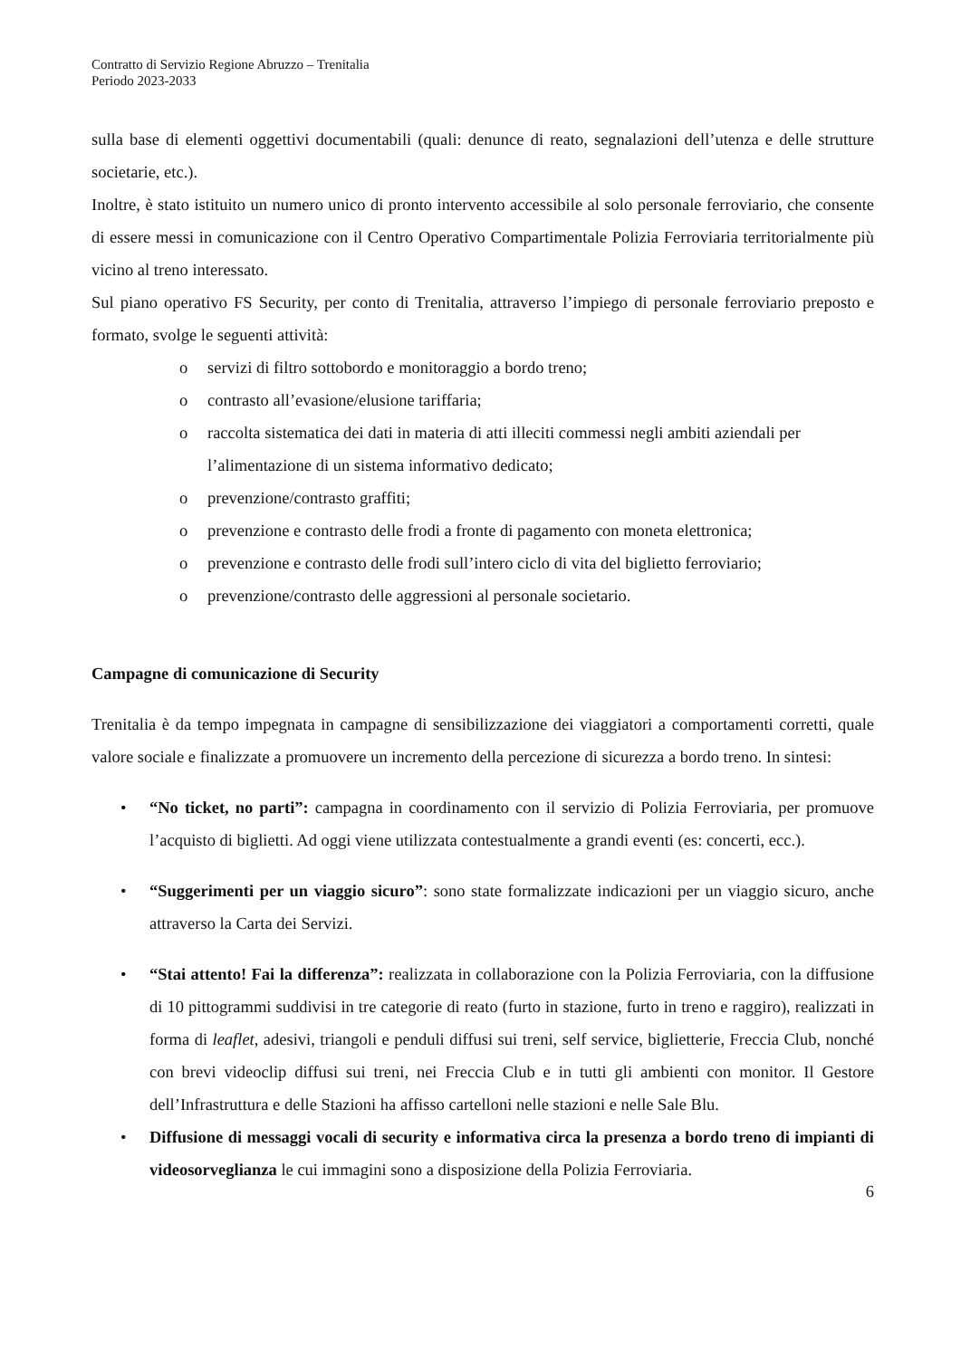Contratto di Servizio Regione Abruzzo – Trenitalia
Periodo 2023-2033
sulla base di elementi oggettivi documentabili (quali: denunce di reato, segnalazioni dell’utenza e delle strutture societarie, etc.).
Inoltre, è stato istituito un numero unico di pronto intervento accessibile al solo personale ferroviario, che consente di essere messi in comunicazione con il Centro Operativo Compartimentale Polizia Ferroviaria territorialmente più vicino al treno interessato.
Sul piano operativo FS Security, per conto di Trenitalia, attraverso l’impiego di personale ferroviario preposto e formato, svolge le seguenti attività:
o servizi di filtro sottobordo e monitoraggio a bordo treno;
o contrasto all’evasione/elusione tariffaria;
o raccolta sistematica dei dati in materia di atti illeciti commessi negli ambiti aziendali per l’alimentazione di un sistema informativo dedicato;
o prevenzione/contrasto graffiti;
o prevenzione e contrasto delle frodi a fronte di pagamento con moneta elettronica;
o prevenzione e contrasto delle frodi sull’intero ciclo di vita del biglietto ferroviario;
o prevenzione/contrasto delle aggressioni al personale societario.
Campagne di comunicazione di Security
Trenitalia è da tempo impegnata in campagne di sensibilizzazione dei viaggiatori a comportamenti corretti, quale valore sociale e finalizzate a promuovere un incremento della percezione di sicurezza a bordo treno. In sintesi:
• “No ticket, no parti”: campagna in coordinamento con il servizio di Polizia Ferroviaria, per promuove l’acquisto di biglietti. Ad oggi viene utilizzata contestualmente a grandi eventi (es: concerti, ecc.).
• “Suggerimenti per un viaggio sicuro”: sono state formalizzate indicazioni per un viaggio sicuro, anche attraverso la Carta dei Servizi.
• “Stai attento! Fai la differenza”: realizzata in collaborazione con la Polizia Ferroviaria, con la diffusione di 10 pittogrammi suddivisi in tre categorie di reato (furto in stazione, furto in treno e raggiro), realizzati in forma di leaflet, adesivi, triangoli e penduli diffusi sui treni, self service, biglietterie, Freccia Club, nonché con brevi videoclip diffusi sui treni, nei Freccia Club e in tutti gli ambienti con monitor. Il Gestore dell’Infrastruttura e delle Stazioni ha affisso cartelloni nelle stazioni e nelle Sale Blu.
• Diffusione di messaggi vocali di security e informativa circa la presenza a bordo treno di impianti di videosorveglianza le cui immagini sono a disposizione della Polizia Ferroviaria.
6